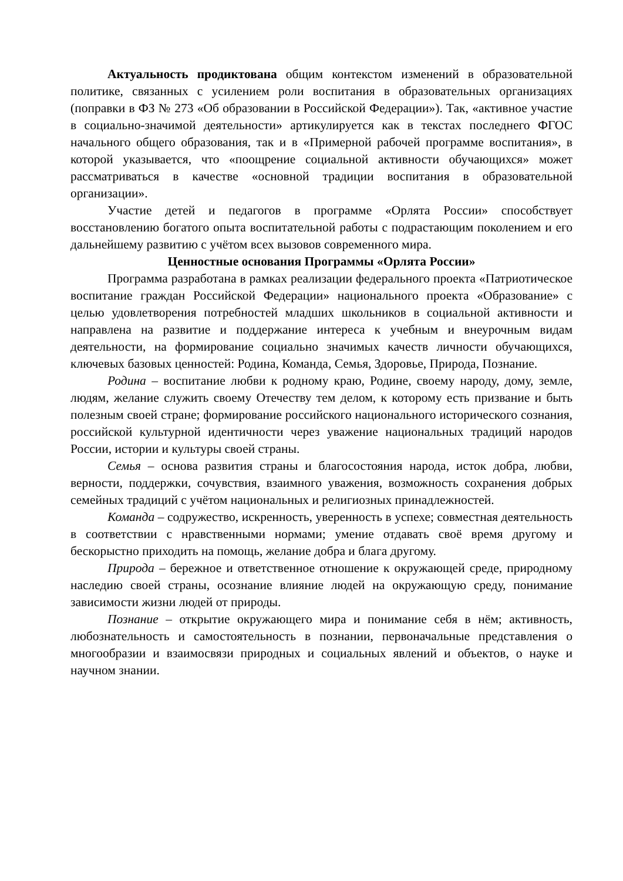Актуальность продиктована общим контекстом изменений в образовательной политике, связанных с усилением роли воспитания в образовательных организациях (поправки в ФЗ № 273 «Об образовании в Российской Федерации»). Так, «активное участие в социально-значимой деятельности» артикулируется как в текстах последнего ФГОС начального общего образования, так и в «Примерной рабочей программе воспитания», в которой указывается, что «поощрение социальной активности обучающихся» может рассматриваться в качестве «основной традиции воспитания в образовательной организации».
Участие детей и педагогов в программе «Орлята России» способствует восстановлению богатого опыта воспитательной работы с подрастающим поколением и его дальнейшему развитию с учётом всех вызовов современного мира.
Ценностные основания Программы «Орлята России»
Программа разработана в рамках реализации федерального проекта «Патриотическое воспитание граждан Российской Федерации» национального проекта «Образование» с целью удовлетворения потребностей младших школьников в социальной активности и направлена на развитие и поддержание интереса к учебным и внеурочным видам деятельности, на формирование социально значимых качеств личности обучающихся, ключевых базовых ценностей: Родина, Команда, Семья, Здоровье, Природа, Познание.
Родина – воспитание любви к родному краю, Родине, своему народу, дому, земле, людям, желание служить своему Отечеству тем делом, к которому есть призвание и быть полезным своей стране; формирование российского национального исторического сознания, российской культурной идентичности через уважение национальных традиций народов России, истории и культуры своей страны.
Семья – основа развития страны и благосостояния народа, исток добра, любви, верности, поддержки, сочувствия, взаимного уважения, возможность сохранения добрых семейных традиций с учётом национальных и религиозных принадлежностей.
Команда – содружество, искренность, уверенность в успехе; совместная деятельность в соответствии с нравственными нормами; умение отдавать своё время другому и бескорыстно приходить на помощь, желание добра и блага другому.
Природа – бережное и ответственное отношение к окружающей среде, природному наследию своей страны, осознание влияние людей на окружающую среду, понимание зависимости жизни людей от природы.
Познание – открытие окружающего мира и понимание себя в нём; активность, любознательность и самостоятельность в познании, первоначальные представления о многообразии и взаимосвязи природных и социальных явлений и объектов, о науке и научном знании.